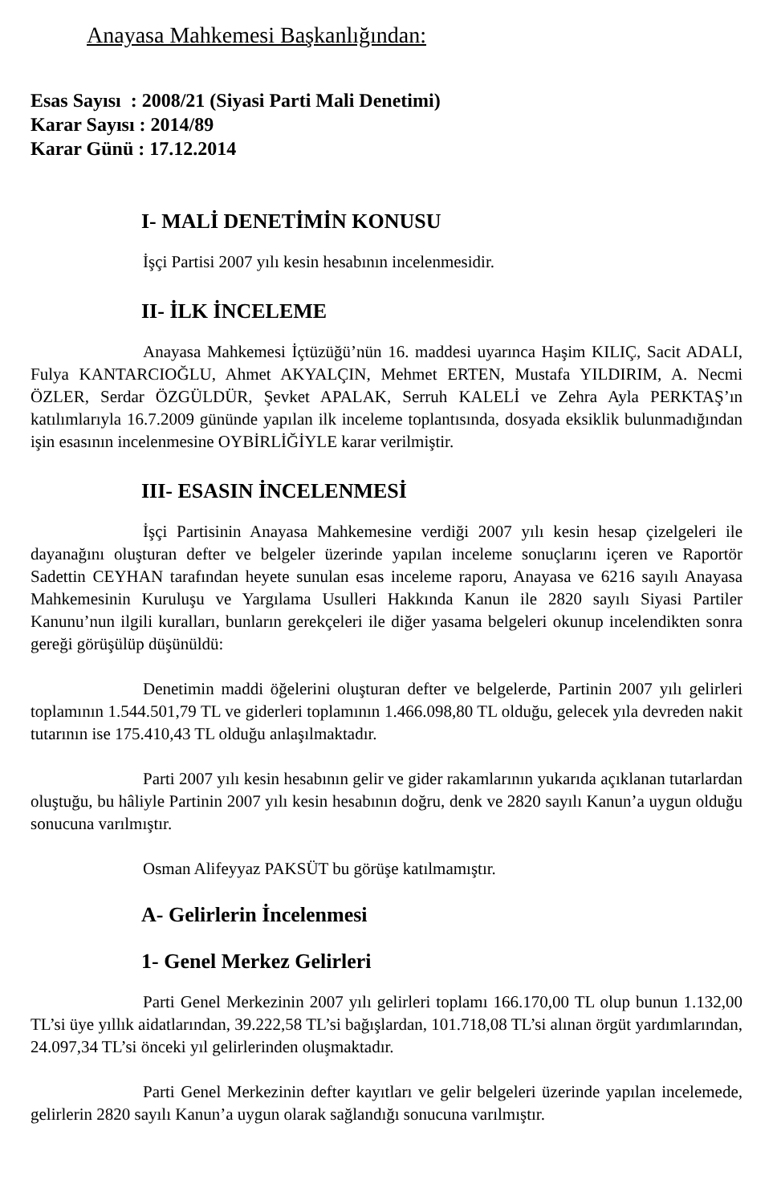Anayasa Mahkemesi Başkanlığından:
Esas Sayısı : 2008/21 (Siyasi Parti Mali Denetimi)
Karar Sayısı : 2014/89
Karar Günü : 17.12.2014
I- MALİ DENETİMİN KONUSU
İşçi Partisi 2007 yılı kesin hesabının incelenmesidir.
II- İLK İNCELEME
Anayasa Mahkemesi İçtüzüğü’nün 16. maddesi uyarınca Haşim KILIÇ, Sacit ADALI, Fulya KANTARCIOĞLU, Ahmet AKYALÇIN, Mehmet ERTEN, Mustafa YILDIRIM, A. Necmi ÖZLER, Serdar ÖZGÜLDÜR, Şevket APALAK, Serruh KALELİ ve Zehra Ayla PERKTAŞ’ın katılımlarıyla 16.7.2009 gününde yapılan ilk inceleme toplantısında, dosyada eksiklik bulunmadığından işin esasının incelenmesine OYBİRLİĞİYLE karar verilmiştir.
III- ESASIN İNCELENMESİ
İşçi Partisinin Anayasa Mahkemesine verdiği 2007 yılı kesin hesap çizelgeleri ile dayanağını oluşturan defter ve belgeler üzerinde yapılan inceleme sonuçlarını içeren ve Raportör Sadettin CEYHAN tarafından heyete sunulan esas inceleme raporu, Anayasa ve 6216 sayılı Anayasa Mahkemesinin Kuruluşu ve Yargılama Usulleri Hakkında Kanun ile 2820 sayılı Siyasi Partiler Kanunu’nun ilgili kuralları, bunların gerekçeleri ile diğer yasama belgeleri okunup incelendikten sonra gereği görüşülüp düşünüldü:
Denetimin maddi öğelerini oluşturan defter ve belgelerde, Partinin 2007 yılı gelirleri toplamının 1.544.501,79 TL ve giderleri toplamının 1.466.098,80 TL olduğu, gelecek yıla devreden nakit tutarının ise 175.410,43 TL olduğu anlaşılmaktadır.
Parti 2007 yılı kesin hesabının gelir ve gider rakamlarının yukarıda açıklanan tutarlardan oluştuğu, bu hâliyle Partinin 2007 yılı kesin hesabının doğru, denk ve 2820 sayılı Kanun’a uygun olduğu sonucuna varılmıştır.
Osman Alifeyyaz PAKSÜT bu görüşe katılmamıştır.
A- Gelirlerin İncelenmesi
1- Genel Merkez Gelirleri
Parti Genel Merkezinin 2007 yılı gelirleri toplamı 166.170,00 TL olup bunun 1.132,00 TL’si üye yıllık aidatlarından, 39.222,58 TL’si bağışlardan, 101.718,08 TL’si alınan örgüt yardımlarından, 24.097,34 TL’si önceki yıl gelirlerinden oluşmaktadır.
Parti Genel Merkezinin defter kayıtları ve gelir belgeleri üzerinde yapılan incelemede, gelirlerin 2820 sayılı Kanun’a uygun olarak sağlandığı sonucuna varılmıştır.